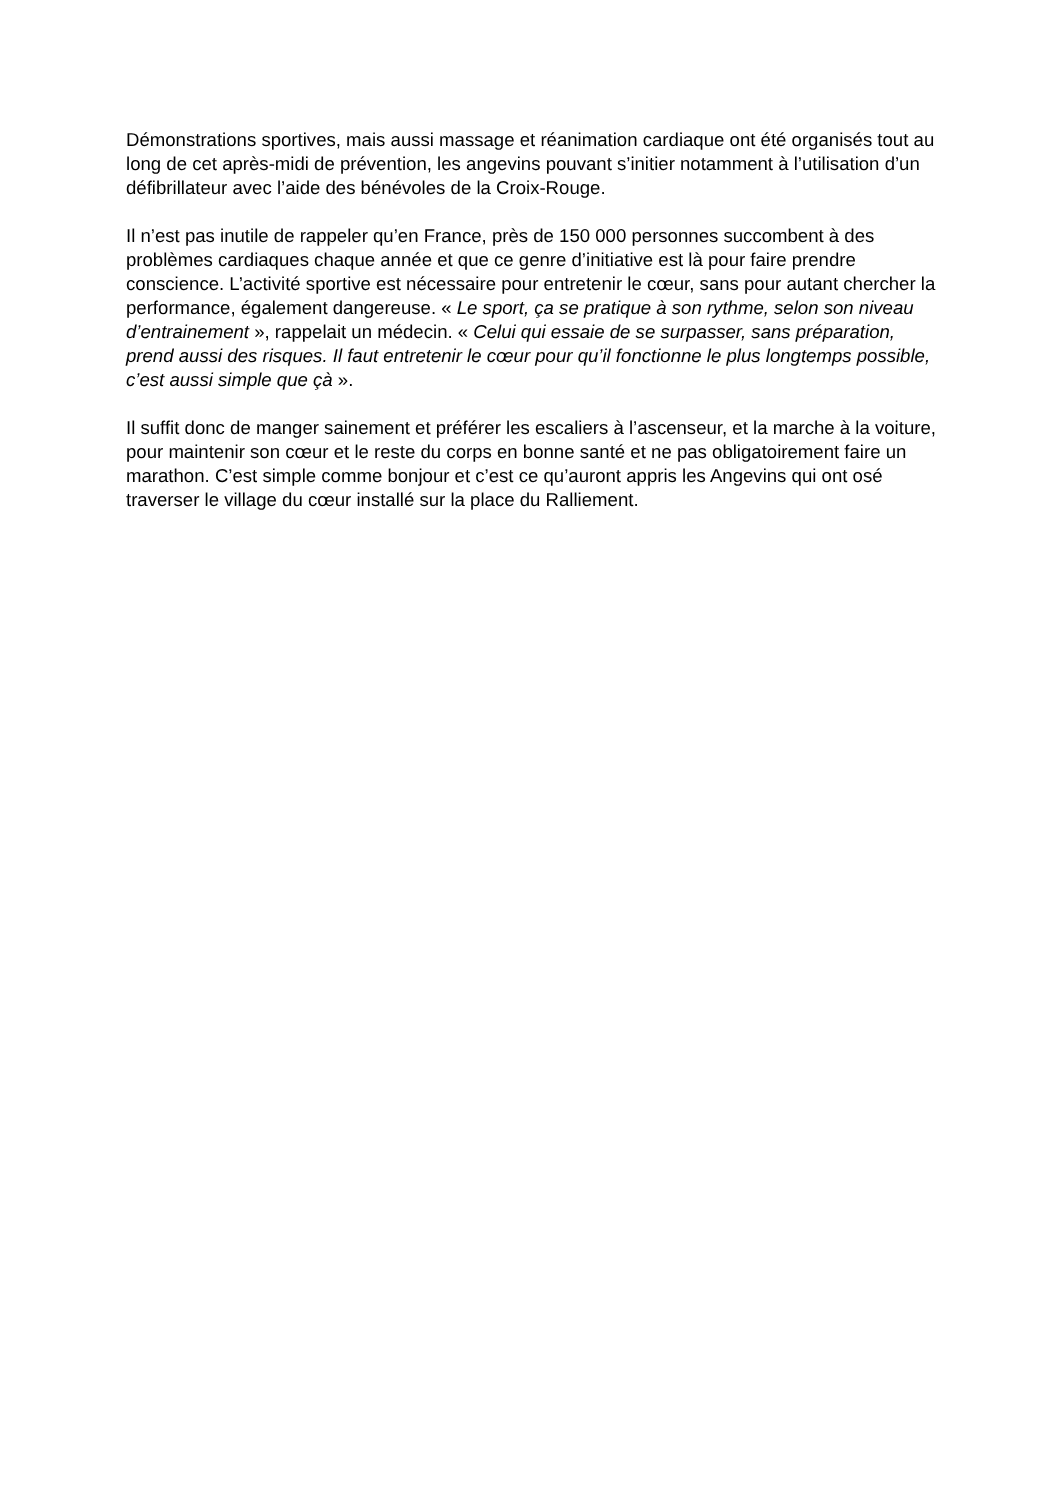Démonstrations sportives, mais aussi massage et réanimation cardiaque ont été organisés tout au long de cet après-midi de prévention, les angevins pouvant s’initier notamment à l’utilisation d’un défibrillateur avec l’aide des bénévoles de la Croix-Rouge.
Il n’est pas inutile de rappeler qu’en France, près de 150 000 personnes succombent à des problèmes cardiaques chaque année et que ce genre d’initiative est là pour faire prendre conscience. L’activité sportive est nécessaire pour entretenir le cœur, sans pour autant chercher la performance, également dangereuse. « Le sport, ça se pratique à son rythme, selon son niveau d’entrainement », rappelait un médecin. « Celui qui essaie de se surpasser, sans préparation, prend aussi des risques. Il faut entretenir le cœur pour qu’il fonctionne le plus longtemps possible, c’est aussi simple que çà ».
Il suffit donc de manger sainement et préférer les escaliers à l’ascenseur, et la marche à la voiture, pour maintenir son cœur et le reste du corps en bonne santé et ne pas obligatoirement faire un marathon. C’est simple comme bonjour et c’est ce qu’auront appris les Angevins qui ont osé traverser le village du cœur installé sur la place du Ralliement.